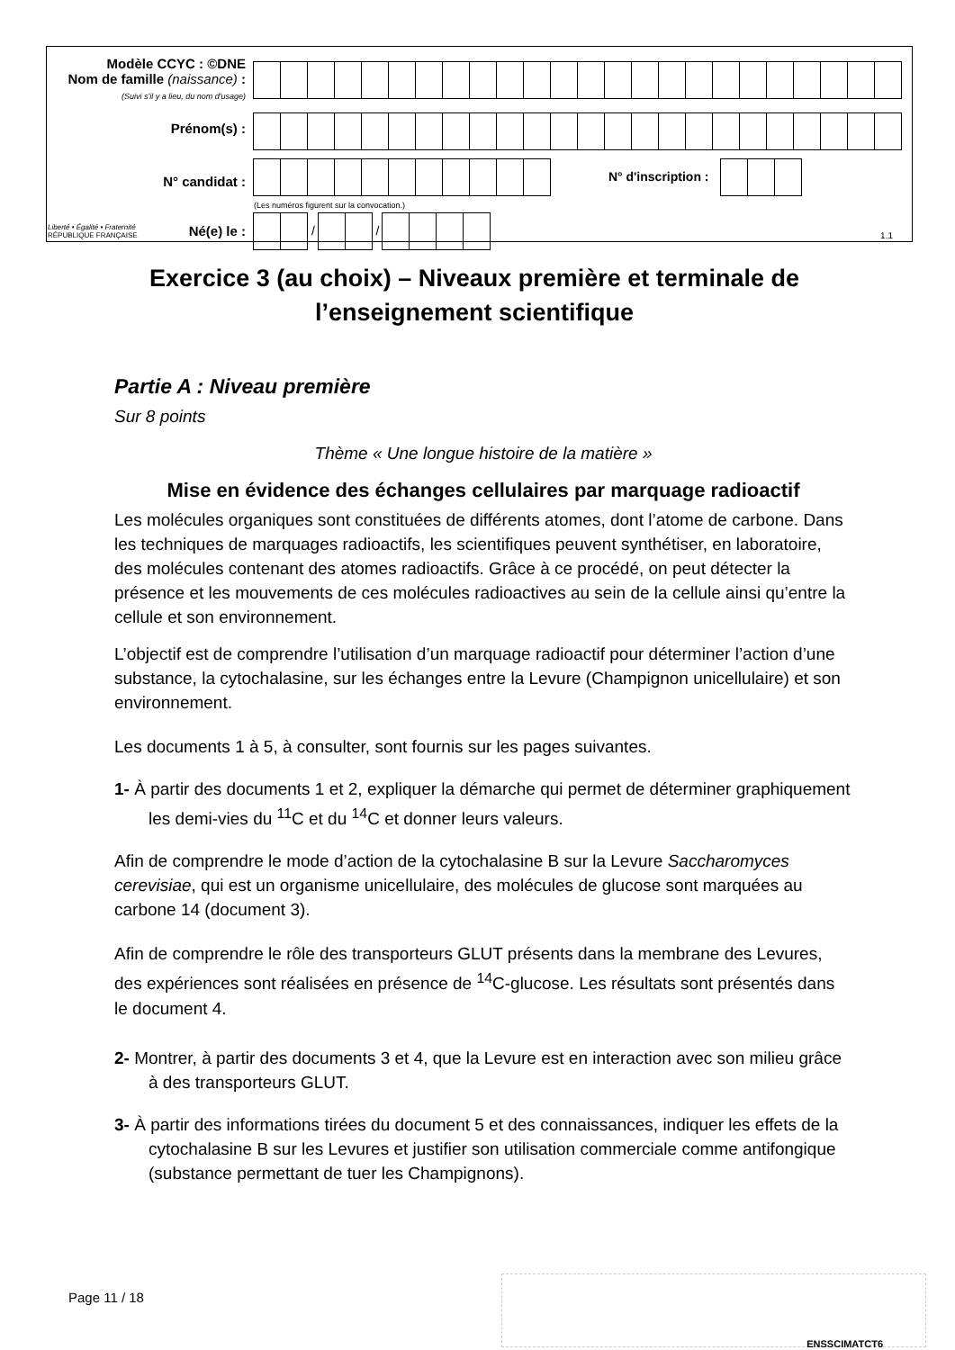| Modèle CCYC : ©DNE Nom de famille (naissance) : (Suivi s'il y a lieu, du nom d'usage) | |
| Prénom(s) : | |
| N° candidat : | N° d'inscription : (Les numéros figurent sur la convocation.) |
| Liberté • Égalité • Fraternité RÉPUBLIQUE FRANÇAISE Né(e) le : | / / 1.1 |
Exercice 3 (au choix) – Niveaux première et terminale de l’enseignement scientifique
Partie A : Niveau première
Sur 8 points
Thème « Une longue histoire de la matière »
Mise en évidence des échanges cellulaires par marquage radioactif
Les molécules organiques sont constituées de différents atomes, dont l’atome de carbone. Dans les techniques de marquages radioactifs, les scientifiques peuvent synthétiser, en laboratoire, des molécules contenant des atomes radioactifs. Grâce à ce procédé, on peut détecter la présence et les mouvements de ces molécules radioactives au sein de la cellule ainsi qu’entre la cellule et son environnement.
L’objectif est de comprendre l’utilisation d’un marquage radioactif pour déterminer l’action d’une substance, la cytochalasine, sur les échanges entre la Levure (Champignon unicellulaire) et son environnement.
Les documents 1 à 5, à consulter, sont fournis sur les pages suivantes.
1- À partir des documents 1 et 2, expliquer la démarche qui permet de déterminer graphiquement les demi-vies du <sup>11</sup>C et du <sup>14</sup>C et donner leurs valeurs.
Afin de comprendre le mode d’action de la cytochalasine B sur la Levure Saccharomyces cerevisiae, qui est un organisme unicellulaire, des molécules de glucose sont marquées au carbone 14 (document 3).
Afin de comprendre le rôle des transporteurs GLUT présents dans la membrane des Levures, des expériences sont réalisées en présence de <sup>14</sup>C-glucose. Les résultats sont présentés dans le document 4.
2- Montrer, à partir des documents 3 et 4, que la Levure est en interaction avec son milieu grâce à des transporteurs GLUT.
3- À partir des informations tirées du document 5 et des connaissances, indiquer les effets de la cytochalasine B sur les Levures et justifier son utilisation commerciale comme antifongique (substance permettant de tuer les Champignons).
Page 11 / 18
ENSSCIMATCT6